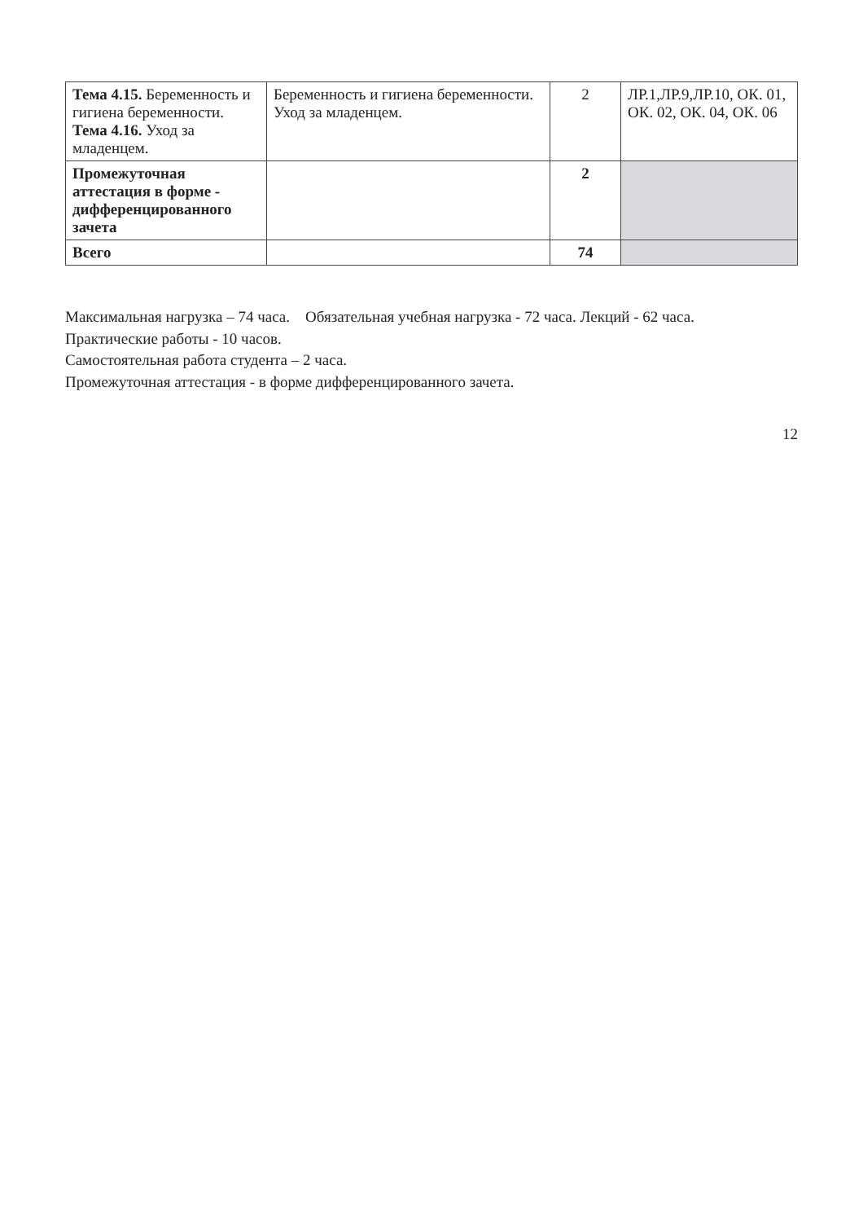| Тема 4.15. Беременность и гигиена беременности. Тема 4.16. Уход за младенцем. | Беременность и гигиена беременности. Уход за младенцем. | 2 | ЛР.1,ЛР.9,ЛР.10, ОК. 01, ОК. 02, ОК. 04, ОК. 06 |
| Промежуточная аттестация в форме - дифференцированного зачета | | 2 | |
| Всего | | 74 | |
Максимальная нагрузка – 74 часа. Обязательная учебная нагрузка - 72 часа. Лекций - 62 часа.
Практические работы - 10 часов.
Самостоятельная работа студента – 2 часа.
Промежуточная аттестация - в форме дифференцированного зачета.
12